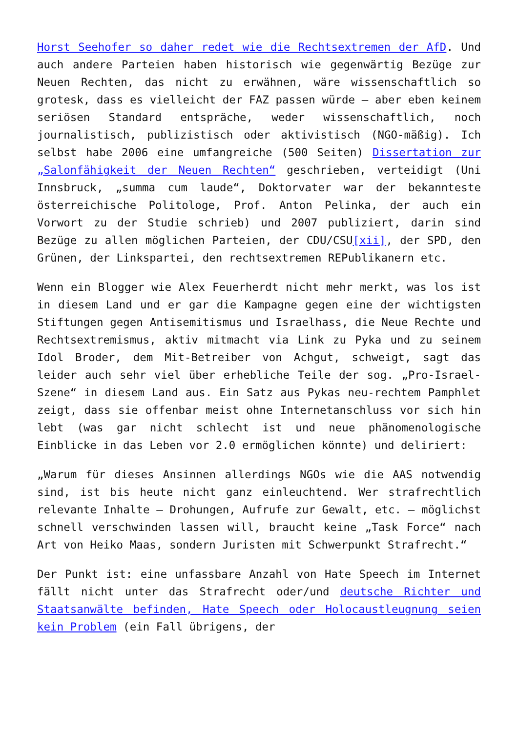Horst Seehofer so daher redet wie die Rechtsextremen der AfD. Und auch andere Parteien haben historisch wie gegenwärtig Bezüge zur Neuen Rechten, das nicht zu erwähnen, wäre wissenschaftlich so grotesk, dass es vielleicht der FAZ passen würde – aber eben keinem seriösen Standard entspräche, weder wissenschaftlich, noch journalistisch, publizistisch oder aktivistisch (NGO-mäßig). Ich selbst habe 2006 eine umfangreiche (500 Seiten) Dissertation zur „Salonfähigkeit der Neuen Rechten“ geschrieben, verteidigt (Uni Innsbruck, „summa cum laude“, Doktorvater war der bekannteste österreichische Politologe, Prof. Anton Pelinka, der auch ein Vorwort zu der Studie schrieb) und 2007 publiziert, darin sind Bezüge zu allen möglichen Parteien, der CDU/CSU[xii], der SPD, den Grünen, der Linkspartei, den rechtsextremen REPublikanern etc.
Wenn ein Blogger wie Alex Feuerherdt nicht mehr merkt, was los ist in diesem Land und er gar die Kampagne gegen eine der wichtigsten Stiftungen gegen Antisemitismus und Israelhass, die Neue Rechte und Rechtsextremismus, aktiv mitmacht via Link zu Pyka und zu seinem Idol Broder, dem Mit-Betreiber von Achgut, schweigt, sagt das leider auch sehr viel über erhebliche Teile der sog. „Pro-Israel-Szene“ in diesem Land aus. Ein Satz aus Pykas neu-rechtem Pamphlet zeigt, dass sie offenbar meist ohne Internetanschluss vor sich hin lebt (was gar nicht schlecht ist und neue phänomenologische Einblicke in das Leben vor 2.0 ermöglichen könnte) und deliriert:
„Warum für dieses Ansinnen allerdings NGOs wie die AAS notwendig sind, ist bis heute nicht ganz einleuchtend. Wer strafrechtlich relevante Inhalte – Drohungen, Aufrufe zur Gewalt, etc. – möglichst schnell verschwinden lassen will, braucht keine „Task Force“ nach Art von Heiko Maas, sondern Juristen mit Schwerpunkt Strafrecht.“
Der Punkt ist: eine unfassbare Anzahl von Hate Speech im Internet fällt nicht unter das Strafrecht oder/und deutsche Richter und Staatsanwälte befinden, Hate Speech oder Holocaustleugnung seien kein Problem (ein Fall übrigens, der